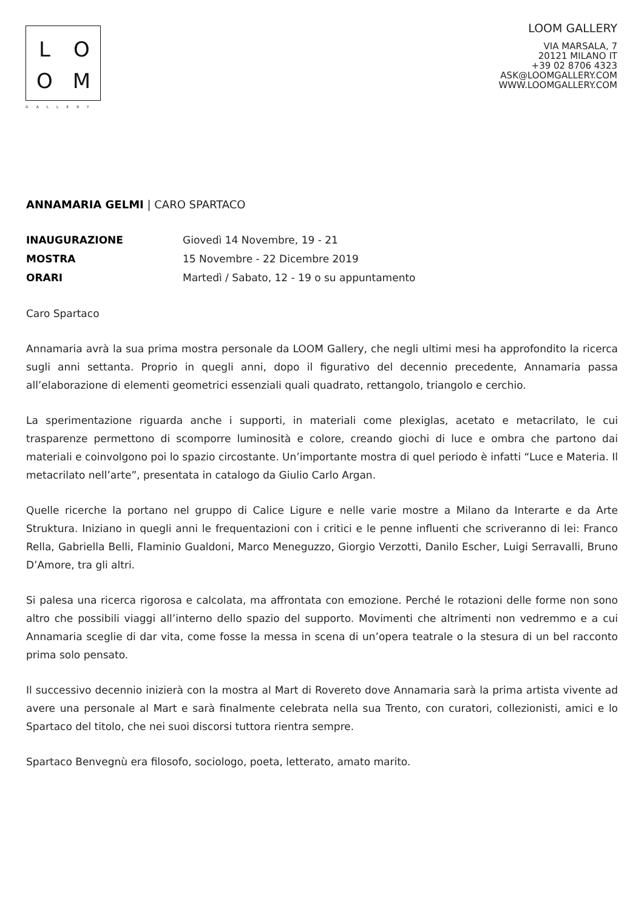LOOM
GALLERY
LOOM GALLERY
VIA MARSALA, 7
20121 MILANO IT
+39 02 8706 4323
ASK@LOOMGALLERY.COM
WWW.LOOMGALLERY.COM
ANNAMARIA GELMI | CARO SPARTACO
INAUGURAZIONE Giovedì 14 Novembre, 19 - 21
MOSTRA 15 Novembre - 22 Dicembre 2019
ORARI Martedì / Sabato, 12 - 19 o su appuntamento
Caro Spartaco
Annamaria avrà la sua prima mostra personale da LOOM Gallery, che negli ultimi mesi ha approfondito la ricerca sugli anni settanta. Proprio in quegli anni, dopo il figurativo del decennio precedente, Annamaria passa all’elaborazione di elementi geometrici essenziali quali quadrato, rettangolo, triangolo e cerchio.
La sperimentazione riguarda anche i supporti, in materiali come plexiglas, acetato e metacrilato, le cui trasparenze permettono di scomporre luminosità e colore, creando giochi di luce e ombra che partono dai materiali e coinvolgono poi lo spazio circostante. Un’importante mostra di quel periodo è infatti “Luce e Materia. Il metacrilato nell’arte”, presentata in catalogo da Giulio Carlo Argan.
Quelle ricerche la portano nel gruppo di Calice Ligure e nelle varie mostre a Milano da Interarte e da Arte Struktura. Iniziano in quegli anni le frequentazioni con i critici e le penne influenti che scriveranno di lei: Franco Rella, Gabriella Belli, Flaminio Gualdoni, Marco Meneguzzo, Giorgio Verzotti, Danilo Escher, Luigi Serravalli, Bruno D’Amore, tra gli altri.
Si palesa una ricerca rigorosa e calcolata, ma affrontata con emozione. Perché le rotazioni delle forme non sono altro che possibili viaggi all’interno dello spazio del supporto. Movimenti che altrimenti non vedremmo e a cui Annamaria sceglie di dar vita, come fosse la messa in scena di un’opera teatrale o la stesura di un bel racconto prima solo pensato.
Il successivo decennio inizierà con la mostra al Mart di Rovereto dove Annamaria sarà la prima artista vivente ad avere una personale al Mart e sarà finalmente celebrata nella sua Trento, con curatori, collezionisti, amici e lo Spartaco del titolo, che nei suoi discorsi tuttora rientra sempre.
Spartaco Benvegnù era filosofo, sociologo, poeta, letterato, amato marito.